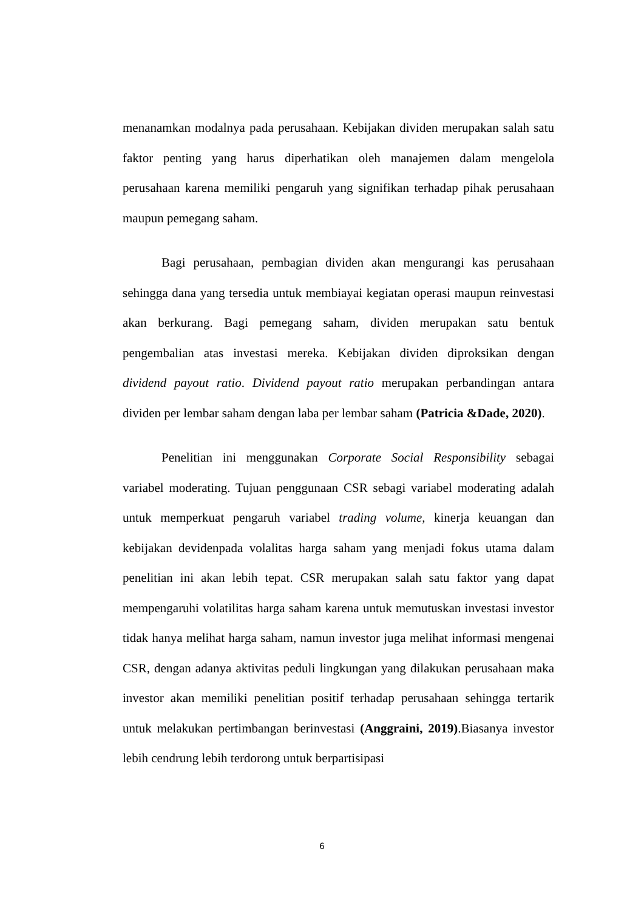menanamkan modalnya pada perusahaan. Kebijakan dividen merupakan salah satu faktor penting yang harus diperhatikan oleh manajemen dalam mengelola perusahaan karena memiliki pengaruh yang signifikan terhadap pihak perusahaan maupun pemegang saham.
Bagi perusahaan, pembagian dividen akan mengurangi kas perusahaan sehingga dana yang tersedia untuk membiayai kegiatan operasi maupun reinvestasi akan berkurang. Bagi pemegang saham, dividen merupakan satu bentuk pengembalian atas investasi mereka. Kebijakan dividen diproksikan dengan dividend payout ratio. Dividend payout ratio merupakan perbandingan antara dividen per lembar saham dengan laba per lembar saham (Patricia &Dade, 2020).
Penelitian ini menggunakan Corporate Social Responsibility sebagai variabel moderating. Tujuan penggunaan CSR sebagi variabel moderating adalah untuk memperkuat pengaruh variabel trading volume, kinerja keuangan dan kebijakan devidenpada volalitas harga saham yang menjadi fokus utama dalam penelitian ini akan lebih tepat. CSR merupakan salah satu faktor yang dapat mempengaruhi volatilitas harga saham karena untuk memutuskan investasi investor tidak hanya melihat harga saham, namun investor juga melihat informasi mengenai CSR, dengan adanya aktivitas peduli lingkungan yang dilakukan perusahaan maka investor akan memiliki penelitian positif terhadap perusahaan sehingga tertarik untuk melakukan pertimbangan berinvestasi (Anggraini, 2019).Biasanya investor lebih cendrung lebih terdorong untuk berpartisipasi
6